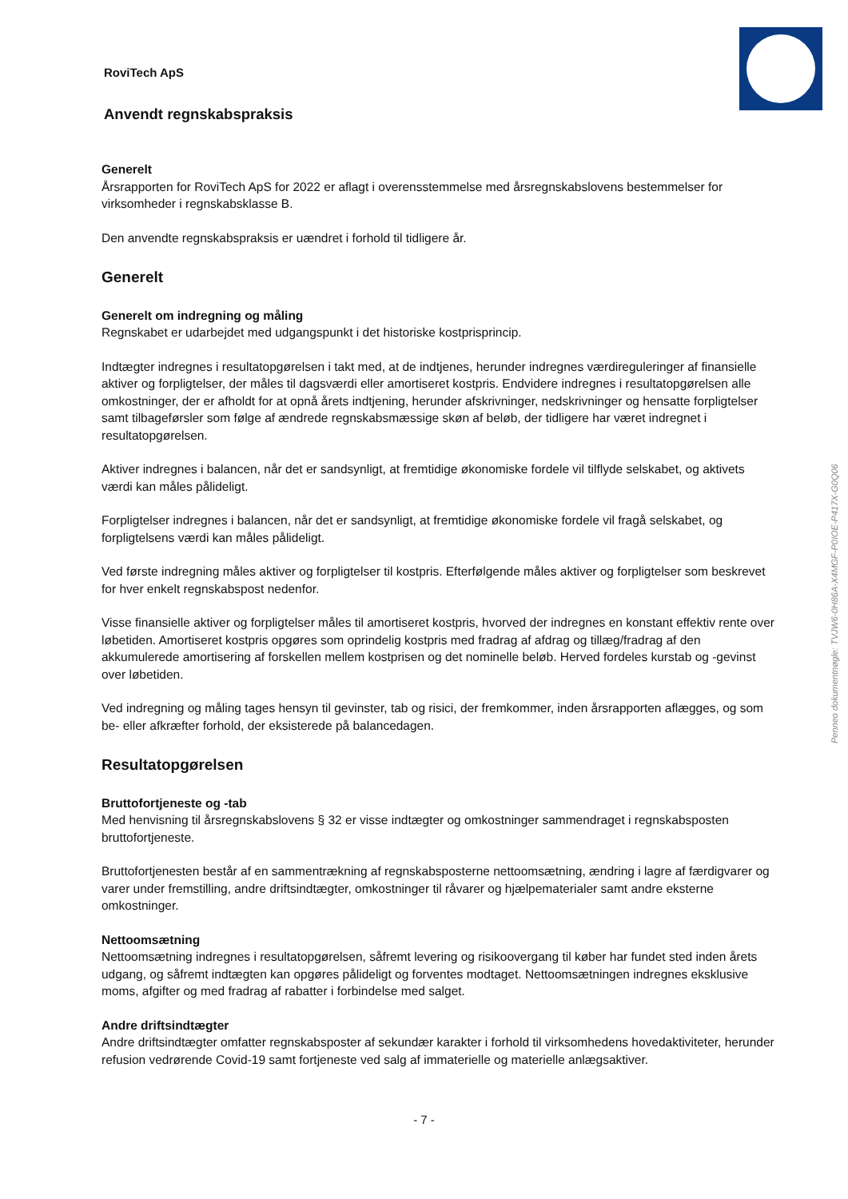RoviTech ApS
Anvendt regnskabspraksis
Generelt
Årsrapporten for RoviTech ApS for 2022 er aflagt i overensstemmelse med årsregnskabslovens bestemmelser for virksomheder i regnskabsklasse B.
Den anvendte regnskabspraksis er uændret i forhold til tidligere år.
Generelt
Generelt om indregning og måling
Regnskabet er udarbejdet med udgangspunkt i det historiske kostprisprincip.
Indtægter indregnes i resultatopgørelsen i takt med, at de indtjenes, herunder indregnes værdireguleringer af finansielle aktiver og forpligtelser, der måles til dagsværdi eller amortiseret kostpris. Endvidere indregnes i resultatopgørelsen alle omkostninger, der er afholdt for at opnå årets indtjening, herunder afskrivninger, nedskrivninger og hensatte forpligtelser samt tilbageførsler som følge af ændrede regnskabsmæssige skøn af beløb, der tidligere har været indregnet i resultatopgørelsen.
Aktiver indregnes i balancen, når det er sandsynligt, at fremtidige økonomiske fordele vil tilflyde selskabet, og aktivets værdi kan måles pålideligt.
Forpligtelser indregnes i balancen, når det er sandsynligt, at fremtidige økonomiske fordele vil fragå selskabet, og forpligtelsens værdi kan måles pålideligt.
Ved første indregning måles aktiver og forpligtelser til kostpris. Efterfølgende måles aktiver og forpligtelser som beskrevet for hver enkelt regnskabspost nedenfor.
Visse finansielle aktiver og forpligtelser måles til amortiseret kostpris, hvorved der indregnes en konstant effektiv rente over løbetiden. Amortiseret kostpris opgøres som oprindelig kostpris med fradrag af afdrag og tillæg/fradrag af den akkumulerede amortisering af forskellen mellem kostprisen og det nominelle beløb. Herved fordeles kurstab og -gevinst over løbetiden.
Ved indregning og måling tages hensyn til gevinster, tab og risici, der fremkommer, inden årsrapporten aflægges, og som be- eller afkræfter forhold, der eksisterede på balancedagen.
Resultatopgørelsen
Bruttofortjeneste og -tab
Med henvisning til årsregnskabslovens § 32 er visse indtægter og omkostninger sammendraget i regnskabsposten bruttofortjeneste.
Bruttofortjenesten består af en sammentrækning af regnskabsposterne nettoomsætning, ændring i lagre af færdigvarer og varer under fremstilling, andre driftsindtægter, omkostninger til råvarer og hjælpematerialer samt andre eksterne omkostninger.
Nettoomsætning
Nettoomsætning indregnes i resultatopgørelsen, såfremt levering og risikoovergang til køber har fundet sted inden årets udgang, og såfremt indtægten kan opgøres pålideligt og forventes modtaget. Nettoomsætningen indregnes eksklusive moms, afgifter og med fradrag af rabatter i forbindelse med salget.
Andre driftsindtægter
Andre driftsindtægter omfatter regnskabsposter af sekundær karakter i forhold til virksomhedens hovedaktiviteter, herunder refusion vedrørende Covid-19 samt fortjeneste ved salg af immaterielle og materielle anlægsaktiver.
Penneo dokumentnøgle: TVJW6-0H86A-X4MGF-P0IOE-P417X-G0Q06
- 7 -